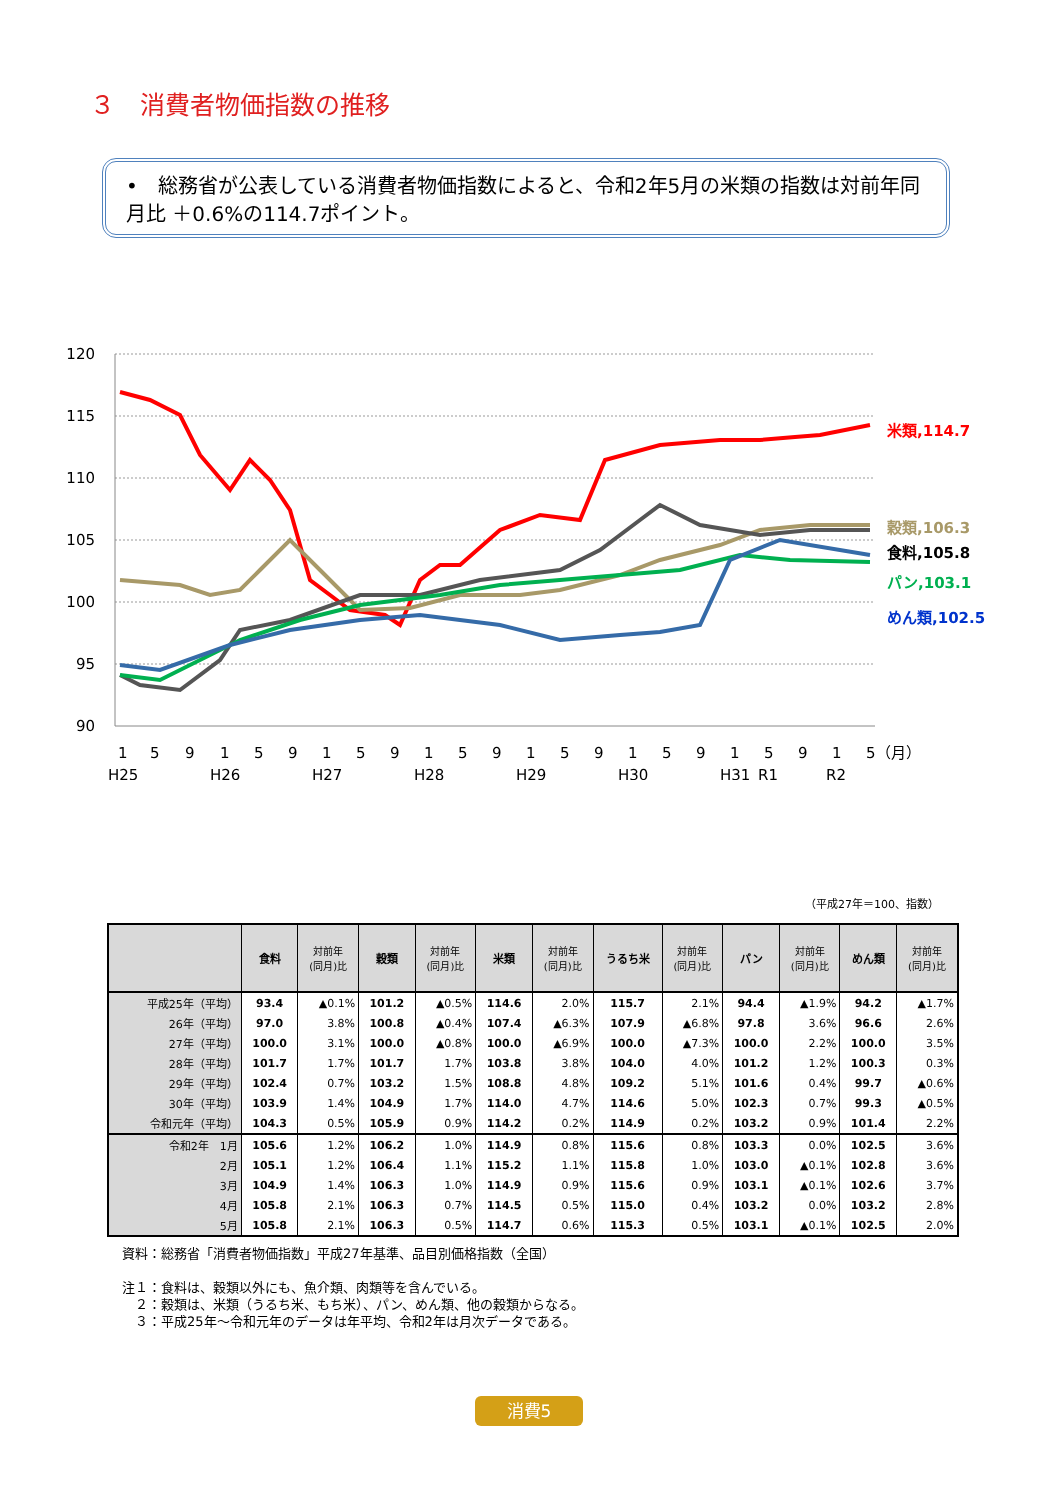３　消費者物価指数の推移
•　総務省が公表している消費者物価指数によると、令和2年5月の米類の指数は対前年同月比 ＋0.6%の114.7ポイント。
120
115
110
105
100
95
90
米類,114.7
穀類,106.3
食料,105.8
パン,103.1
めん類,102.5
1
5
9
1
5
9
1
5
9
1
5
9
1
5
9
1
5
9
1
5
9
1
5（月）
H25
H26
H27
H28
H29
H30
H31
R1
R2
（平成27年＝100、指数）
| | 食料 | 対前年 (同月)比 | 穀類 | 対前年 (同月)比 | 米類 | 対前年 (同月)比 | うるち米 | 対前年 (同月)比 | パン | 対前年 (同月)比 | めん類 | 対前年 (同月)比 |
| --- | --- | --- | --- | --- | --- | --- | --- | --- | --- | --- | --- | --- |
| 平成25年（平均） | 93.4 | ▲0.1% | 101.2 | ▲0.5% | 114.6 | 2.0% | 115.7 | 2.1% | 94.4 | ▲1.9% | 94.2 | ▲1.7% |
| 26年（平均） | 97.0 | 3.8% | 100.8 | ▲0.4% | 107.4 | ▲6.3% | 107.9 | ▲6.8% | 97.8 | 3.6% | 96.6 | 2.6% |
| 27年（平均） | 100.0 | 3.1% | 100.0 | ▲0.8% | 100.0 | ▲6.9% | 100.0 | ▲7.3% | 100.0 | 2.2% | 100.0 | 3.5% |
| 28年（平均） | 101.7 | 1.7% | 101.7 | 1.7% | 103.8 | 3.8% | 104.0 | 4.0% | 101.2 | 1.2% | 100.3 | 0.3% |
| 29年（平均） | 102.4 | 0.7% | 103.2 | 1.5% | 108.8 | 4.8% | 109.2 | 5.1% | 101.6 | 0.4% | 99.7 | ▲0.6% |
| 30年（平均） | 103.9 | 1.4% | 104.9 | 1.7% | 114.0 | 4.7% | 114.6 | 5.0% | 102.3 | 0.7% | 99.3 | ▲0.5% |
| 令和元年（平均） | 104.3 | 0.5% | 105.9 | 0.9% | 114.2 | 0.2% | 114.9 | 0.2% | 103.2 | 0.9% | 101.4 | 2.2% |
| 令和2年 1月 | 105.6 | 1.2% | 106.2 | 1.0% | 114.9 | 0.8% | 115.6 | 0.8% | 103.3 | 0.0% | 102.5 | 3.6% |
| 2月 | 105.1 | 1.2% | 106.4 | 1.1% | 115.2 | 1.1% | 115.8 | 1.0% | 103.0 | ▲0.1% | 102.8 | 3.6% |
| 3月 | 104.9 | 1.4% | 106.3 | 1.0% | 114.9 | 0.9% | 115.6 | 0.9% | 103.1 | ▲0.1% | 102.6 | 3.7% |
| 4月 | 105.8 | 2.1% | 106.3 | 0.7% | 114.5 | 0.5% | 115.0 | 0.4% | 103.2 | 0.0% | 103.2 | 2.8% |
| 5月 | 105.8 | 2.1% | 106.3 | 0.5% | 114.7 | 0.6% | 115.3 | 0.5% | 103.1 | ▲0.1% | 102.5 | 2.0% |
資料：総務省「消費者物価指数」平成27年基準、品目別価格指数（全国）
注１：食料は、穀類以外にも、魚介類、肉類等を含んでいる。
　２：穀類は、米類（うるち米、もち米）、パン、めん類、他の穀類からなる。
　３：平成25年～令和元年のデータは年平均、令和2年は月次データである。
消費5